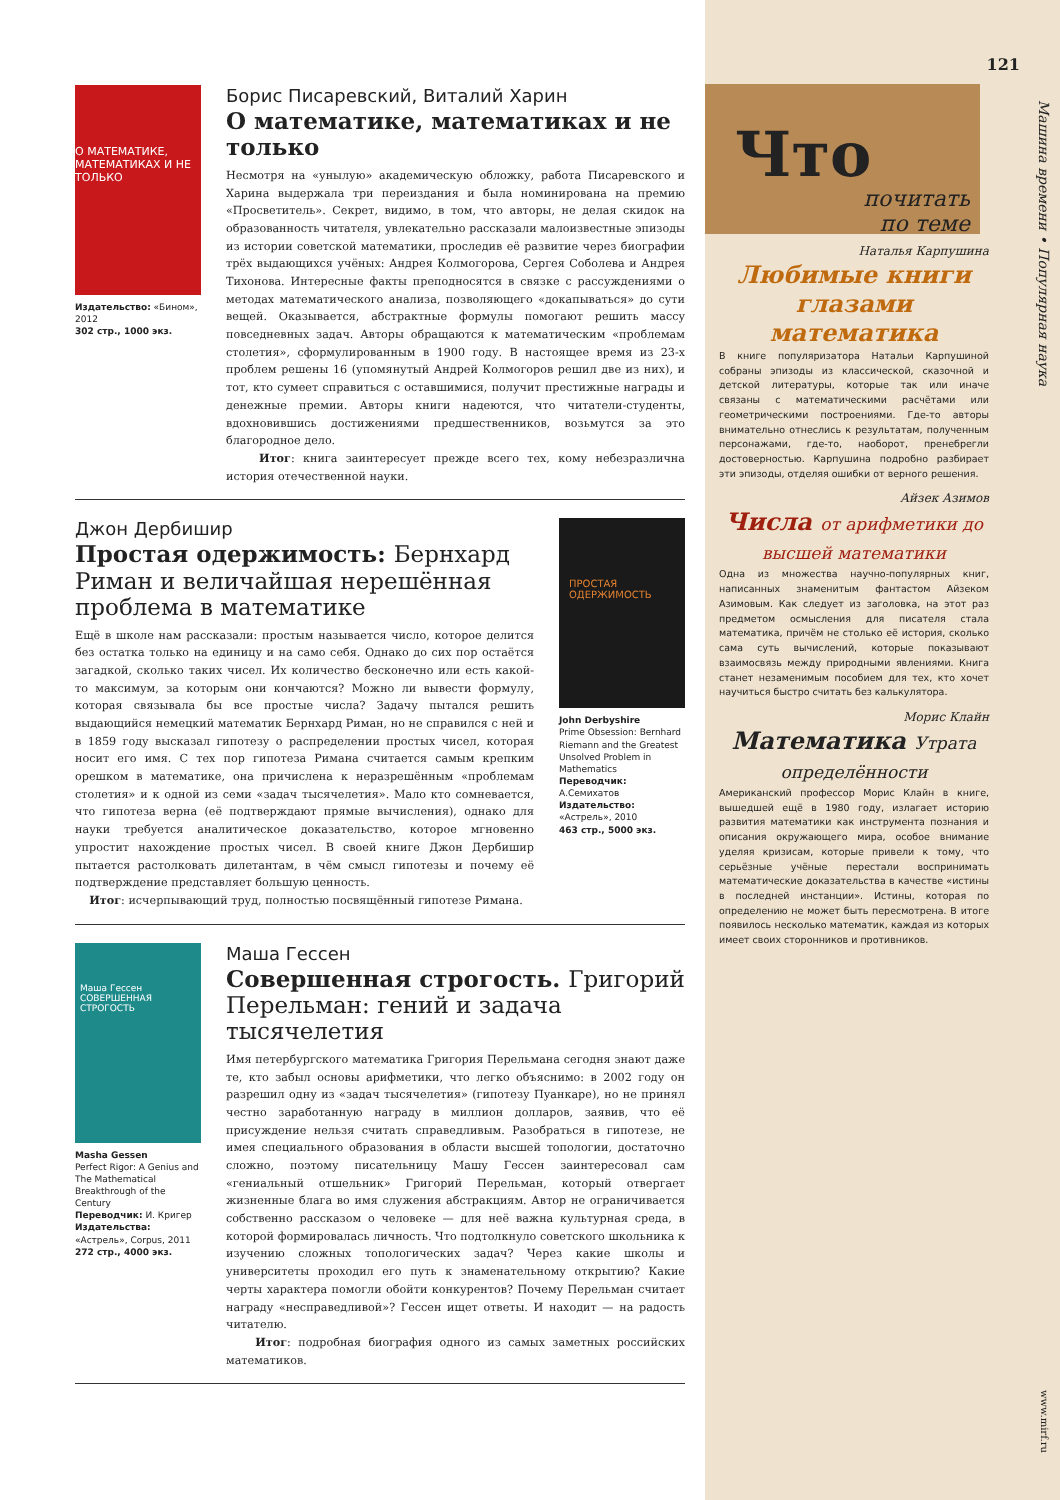О МАТЕМАТИКЕ, МАТЕМАТИКАХ И НЕ ТОЛЬКО
Издательство: «Бином», 2012
302 стр., 1000 экз.
Борис Писаревский, Виталий Харин
О математике, математиках и не только
Несмотря на «унылую» академическую обложку, работа Писаревского и Харина выдержала три переиздания и была номинирована на премию «Просветитель». Секрет, видимо, в том, что авторы, не делая скидок на образованность читателя, увлекательно рассказали малоизвестные эпизоды из истории советской математики, проследив её развитие через биографии трёх выдающихся учёных: Андрея Колмогорова, Сергея Соболева и Андрея Тихонова. Интересные факты преподносятся в связке с рассуждениями о методах математического анализа, позволяющего «докапываться» до сути вещей. Оказывается, абстрактные формулы помогают решить массу повседневных задач. Авторы обращаются к математическим «проблемам столетия», сформулированным в 1900 году. В настоящее время из 23-х проблем решены 16 (упомянутый Андрей Колмогоров решил две из них), и тот, кто сумеет справиться с оставшимися, получит престижные награды и денежные премии. Авторы книги надеются, что читатели-студенты, вдохновившись достижениями предшественников, возьмутся за это благородное дело.
Итог: книга заинтересует прежде всего тех, кому небезразлична история отечественной науки.
Джон Дербишир
Простая одержимость: Бернхард Риман и величайшая нерешённая проблема в математике
Ещё в школе нам рассказали: простым называется число, которое делится без остатка только на единицу и на само себя. Однако до сих пор остаётся загадкой, сколько таких чисел. Их количество бесконечно или есть какой-то максимум, за которым они кончаются? Можно ли вывести формулу, которая связывала бы все простые числа? Задачу пытался решить выдающийся немецкий математик Бернхард Риман, но не справился с ней и в 1859 году высказал гипотезу о распределении простых чисел, которая носит его имя. С тех пор гипотеза Римана считается самым крепким орешком в математике, она причислена к неразрешённым «проблемам столетия» и к одной из семи «задач тысячелетия». Мало кто сомневается, что гипотеза верна (её подтверждают прямые вычисления), однако для науки требуется аналитическое доказательство, которое мгновенно упростит нахождение простых чисел. В своей книге Джон Дербишир пытается растолковать дилетантам, в чём смысл гипотезы и почему её подтверждение представляет большую ценность.
Итог: исчерпывающий труд, полностью посвящённый гипотезе Римана.
ПРОСТАЯ ОДЕРЖИМОСТЬ
John Derbyshire
Prime Obsession: Bernhard Riemann and the Greatest Unsolved Problem in Mathematics
Переводчик: А.Семихатов
Издательство: «Астрель», 2010
463 стр., 5000 экз.
Маша Гессен
СОВЕРШЕННАЯ СТРОГОСТЬ
Masha Gessen
Perfect Rigor: A Genius and The Mathematical Breakthrough of the Century
Переводчик: И. Кригер
Издательства: «Астрель», Corpus, 2011
272 стр., 4000 экз.
Маша Гессен
Совершенная строгость. Григорий Перельман: гений и задача тысячелетия
Имя петербургского математика Григория Перельмана сегодня знают даже те, кто забыл основы арифметики, что легко объяснимо: в 2002 году он разрешил одну из «задач тысячелетия» (гипотезу Пуанкаре), но не принял честно заработанную награду в миллион долларов, заявив, что её присуждение нельзя считать справедливым. Разобраться в гипотезе, не имея специального образования в области высшей топологии, достаточно сложно, поэтому писательницу Машу Гессен заинтересовал сам «гениальный отшельник» Григорий Перельман, который отвергает жизненные блага во имя служения абстракциям. Автор не ограничивается собственно рассказом о человеке — для неё важна культурная среда, в которой формировалась личность. Что подтолкнуло советского школьника к изучению сложных топологических задач? Через какие школы и университеты проходил его путь к знаменательному открытию? Какие черты характера помогли обойти конкурентов? Почему Перельман считает награду «несправедливой»? Гессен ищет ответы. И находит — на радость читателю.
Итог: подробная биография одного из самых заметных российских математиков.
121
Что
почитать
по теме
Машина времени • Популярная наука
Наталья Карпушина
Любимые книги глазами математика
В книге популяризатора Натальи Карпушиной собраны эпизоды из классической, сказочной и детской литературы, которые так или иначе связаны с математическими расчётами или геометрическими построениями. Где-то авторы внимательно отнеслись к результатам, полученным персонажами, где-то, наоборот, пренебрегли достоверностью. Карпушина подробно разбирает эти эпизоды, отделяя ошибки от верного решения.
Айзек Азимов
Числа от арифметики до высшей математики
Одна из множества научно-популярных книг, написанных знаменитым фантастом Айзеком Азимовым. Как следует из заголовка, на этот раз предметом осмысления для писателя стала математика, причём не столько её история, сколько сама суть вычислений, которые показывают взаимосвязь между природными явлениями. Книга станет незаменимым пособием для тех, кто хочет научиться быстро считать без калькулятора.
Морис Клайн
Математика Утрата определённости
Американский профессор Морис Клайн в книге, вышедшей ещё в 1980 году, излагает историю развития математики как инструмента познания и описания окружающего мира, особое внимание уделяя кризисам, которые привели к тому, что серьёзные учёные перестали воспринимать математические доказательства в качестве «истины в последней инстанции». Истины, которая по определению не может быть пересмотрена. В итоге появилось несколько математик, каждая из которых имеет своих сторонников и противников.
www.mirf.ru